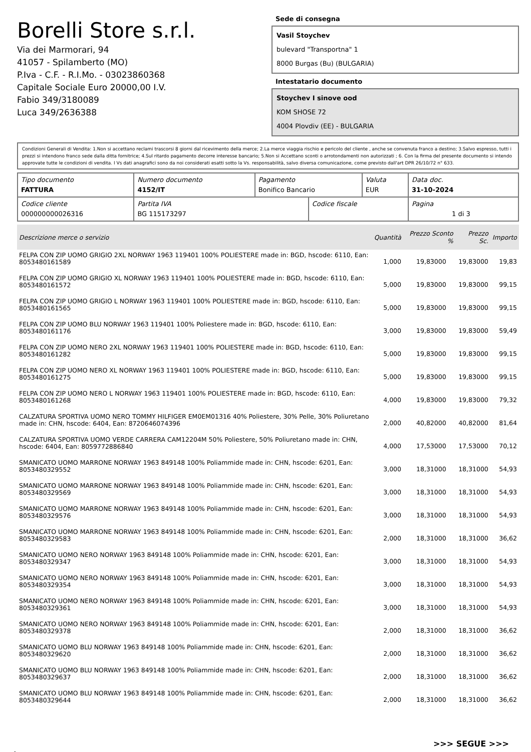Borelli Store s.r.l.
Via dei Marmorari, 94
41057 - Spilamberto (MO)
P.Iva - C.F. - R.I.Mo. - 03023860368
Capitale Sociale Euro 20000,00 I.V.
Fabio 349/3180089
Luca 349/2636388
Sede di consegna
Vasil Stoychev
bulevard "Transportna" 1
8000 Burgas (Bu) (BULGARIA)
Intestatario documento
Stoychev I sinove ood
KOM SHOSE 72
4004 Plovdiv (EE) - BULGARIA
Condizioni Generali di Vendita: 1.Non si accettano reclami trascorsi 8 giorni dal ricevimento della merce; 2.La merce viaggia rischio e pericolo del cliente , anche se convenuta franco a destino; 3.Salvo espresso, tutti i prezzi si intendono franco sede dalla ditta fornitrice; 4.Sul ritardo pagamento decorre interesse bancario; 5.Non si Accettano sconti o arrotondamenti non autorizzati ; 6. Con la firma del presente documento si intendo approvate tutte le condizioni di vendita. I Vs dati anagrafici sono da noi considerati esatti sotto la Vs. responsabilità, salvo diversa comunicazione, come previsto dall'art DPR 26/10/72 n° 633.
| Tipo documento FATTURA | Numero documento 4152/IT | Pagamento Bonifico Bancario | | Valuta EUR | Data doc. 31-10-2024 |
| Codice cliente 000000000026316 | Partita IVA BG 115173297 | | Codice fiscale | | Pagina 1 di 3 |
| Descrizione merce o servizio | Quantità | Prezzo Sconto % | Prezzo Sc. | Importo |
| --- | --- | --- | --- | --- |
| FELPA CON ZIP UOMO GRIGIO 2XL NORWAY 1963 119401 100% POLIESTERE made in: BGD, hscode: 6110, Ean: 8053480161589 | 1,000 | 19,83000 | 19,83000 | 19,83 |
| FELPA CON ZIP UOMO GRIGIO XL NORWAY 1963 119401 100% POLIESTERE made in: BGD, hscode: 6110, Ean: 8053480161572 | 5,000 | 19,83000 | 19,83000 | 99,15 |
| FELPA CON ZIP UOMO GRIGIO L NORWAY 1963 119401 100% POLIESTERE made in: BGD, hscode: 6110, Ean: 8053480161565 | 5,000 | 19,83000 | 19,83000 | 99,15 |
| FELPA CON ZIP UOMO BLU NORWAY 1963 119401 100% Poliestere made in: BGD, hscode: 6110, Ean: 8053480161176 | 3,000 | 19,83000 | 19,83000 | 59,49 |
| FELPA CON ZIP UOMO NERO 2XL NORWAY 1963 119401 100% POLIESTERE made in: BGD, hscode: 6110, Ean: 8053480161282 | 5,000 | 19,83000 | 19,83000 | 99,15 |
| FELPA CON ZIP UOMO NERO XL NORWAY 1963 119401 100% POLIESTERE made in: BGD, hscode: 6110, Ean: 8053480161275 | 5,000 | 19,83000 | 19,83000 | 99,15 |
| FELPA CON ZIP UOMO NERO L NORWAY 1963 119401 100% POLIESTERE made in: BGD, hscode: 6110, Ean: 8053480161268 | 4,000 | 19,83000 | 19,83000 | 79,32 |
| CALZATURA SPORTIVA UOMO NERO TOMMY HILFIGER EM0EM01316 40% Poliestere, 30% Pelle, 30% Poliuretano made in: CHN, hscode: 6404, Ean: 8720646074396 | 2,000 | 40,82000 | 40,82000 | 81,64 |
| CALZATURA SPORTIVA UOMO VERDE CARRERA CAM12204M 50% Poliestere, 50% Poliuretano made in: CHN, hscode: 6404, Ean: 8059772886840 | 4,000 | 17,53000 | 17,53000 | 70,12 |
| SMANICATO UOMO MARRONE NORWAY 1963 849148 100% Poliammide made in: CHN, hscode: 6201, Ean: 8053480329552 | 3,000 | 18,31000 | 18,31000 | 54,93 |
| SMANICATO UOMO MARRONE NORWAY 1963 849148 100% Poliammide made in: CHN, hscode: 6201, Ean: 8053480329569 | 3,000 | 18,31000 | 18,31000 | 54,93 |
| SMANICATO UOMO MARRONE NORWAY 1963 849148 100% Poliammide made in: CHN, hscode: 6201, Ean: 8053480329576 | 3,000 | 18,31000 | 18,31000 | 54,93 |
| SMANICATO UOMO MARRONE NORWAY 1963 849148 100% Poliammide made in: CHN, hscode: 6201, Ean: 8053480329583 | 2,000 | 18,31000 | 18,31000 | 36,62 |
| SMANICATO UOMO NERO NORWAY 1963 849148 100% Poliammide made in: CHN, hscode: 6201, Ean: 8053480329347 | 3,000 | 18,31000 | 18,31000 | 54,93 |
| SMANICATO UOMO NERO NORWAY 1963 849148 100% Poliammide made in: CHN, hscode: 6201, Ean: 8053480329354 | 3,000 | 18,31000 | 18,31000 | 54,93 |
| SMANICATO UOMO NERO NORWAY 1963 849148 100% Poliammide made in: CHN, hscode: 6201, Ean: 8053480329361 | 3,000 | 18,31000 | 18,31000 | 54,93 |
| SMANICATO UOMO NERO NORWAY 1963 849148 100% Poliammide made in: CHN, hscode: 6201, Ean: 8053480329378 | 2,000 | 18,31000 | 18,31000 | 36,62 |
| SMANICATO UOMO BLU NORWAY 1963 849148 100% Poliammide made in: CHN, hscode: 6201, Ean: 8053480329620 | 2,000 | 18,31000 | 18,31000 | 36,62 |
| SMANICATO UOMO BLU NORWAY 1963 849148 100% Poliammide made in: CHN, hscode: 6201, Ean: 8053480329637 | 2,000 | 18,31000 | 18,31000 | 36,62 |
| SMANICATO UOMO BLU NORWAY 1963 849148 100% Poliammide made in: CHN, hscode: 6201, Ean: 8053480329644 | 2,000 | 18,31000 | 18,31000 | 36,62 |
>>> SEGUE >>>
-